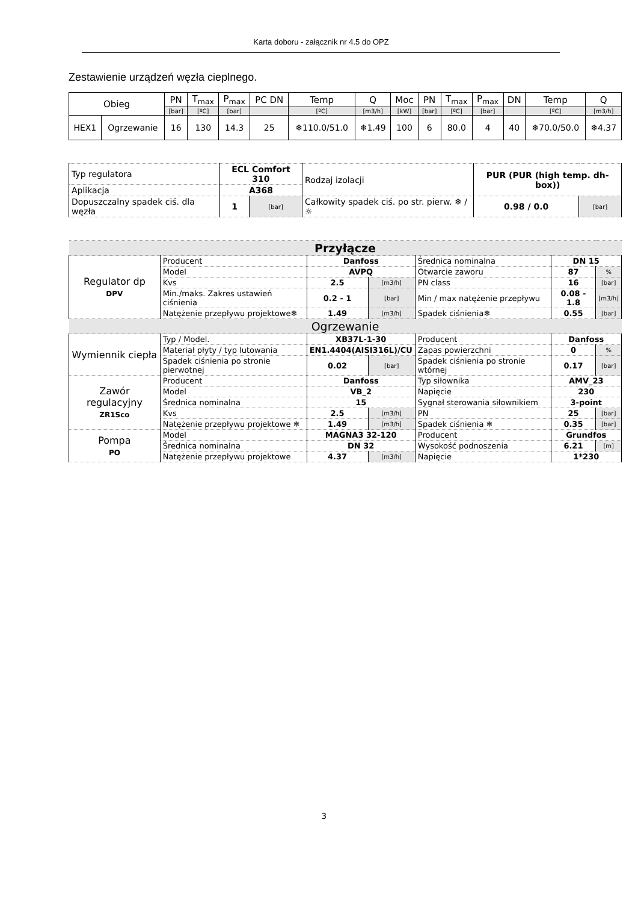Karta doboru - załącznik nr 4.5 do OPZ
Zestawienie urządzeń węzła cieplnego.
| Obieg | | PN | T<sub>max</sub> | P<sub>max</sub> | PC DN | Temp | Q | Moc | PN | T<sub>max</sub> | P<sub>max</sub> | DN | Temp | Q |
| --- | --- | --- | --- | --- | --- | --- | --- | --- | --- | --- | --- | --- | --- | --- |
| | | [bar] | [ºC] | [bar] | | [ºC] | [m3/h] | [kW] | [bar] | [ºC] | [bar] | | [ºC] | [m3/h] |
| HEX1 | Ogrzewanie | 16 | 130 | 14.3 | 25 | ❄110.0/51.0 | ❄1.49 | 100 | 6 | 80.0 | 4 | 40 | ❄70.0/50.0 | ❄4.37 |
| Typ regulatora | ECL Comfort 310 | | Rodzaj izolacji | PUR (PUR (high temp. dh-box)) | |
| Aplikacja | A368 | | | | |
| Dopuszczalny spadek ciś. dla węzła | 1 | [bar] | Całkowity spadek ciś. po str. pierw. ❄ / ☼ | 0.98 / 0.0 | [bar] |
| Przyłącze | | | | | | |
| Regulator dp DPV | Producent | Danfoss | | Średnica nominalna | DN 15 | |
| | Model | AVPQ | | Otwarcie zaworu | 87 | % |
| | Kvs | 2.5 | [m3/h] | PN class | 16 | [bar] |
| | Min./maks. Zakres ustawień ciśnienia | 0.2 - 1 | [bar] | Min / max natężenie przepływu | 0.08 - 1.8 | [m3/h] |
| | Natężenie przepływu projektowe❄ | 1.49 | [m3/h] | Spadek ciśnienia❄ | 0.55 | [bar] |
| Ogrzewanie | | | | | | |
| Wymiennik ciepła | Typ / Model. | XB37L-1-30 | | Producent | Danfoss | |
| | Materiał płyty / typ lutowania | EN1.4404(AISI316L)/CU | | Zapas powierzchni | 0 | % |
| | Spadek ciśnienia po stronie pierwotnej | 0.02 | [bar] | Spadek ciśnienia po stronie wtórnej | 0.17 | [bar] |
| Zawór regulacyjny ZR1Sco | Producent | Danfoss | | Typ siłownika | AMV_23 | |
| | Model | VB_2 | | Napięcie | 230 | |
| | Średnica nominalna | 15 | | Sygnał sterowania siłownikiem | 3-point | |
| | Kvs | 2.5 | [m3/h] | PN | 25 | [bar] |
| | Natężenie przepływu projektowe ❄ | 1.49 | [m3/h] | Spadek ciśnienia ❄ | 0.35 | [bar] |
| Pompa PO | Model | MAGNA3 32-120 | | Producent | Grundfos | |
| | Średnica nominalna | DN 32 | | Wysokość podnoszenia | 6.21 | [m] |
| | Natężenie przepływu projektowe | 4.37 | [m3/h] | Napięcie | 1*230 | |
3